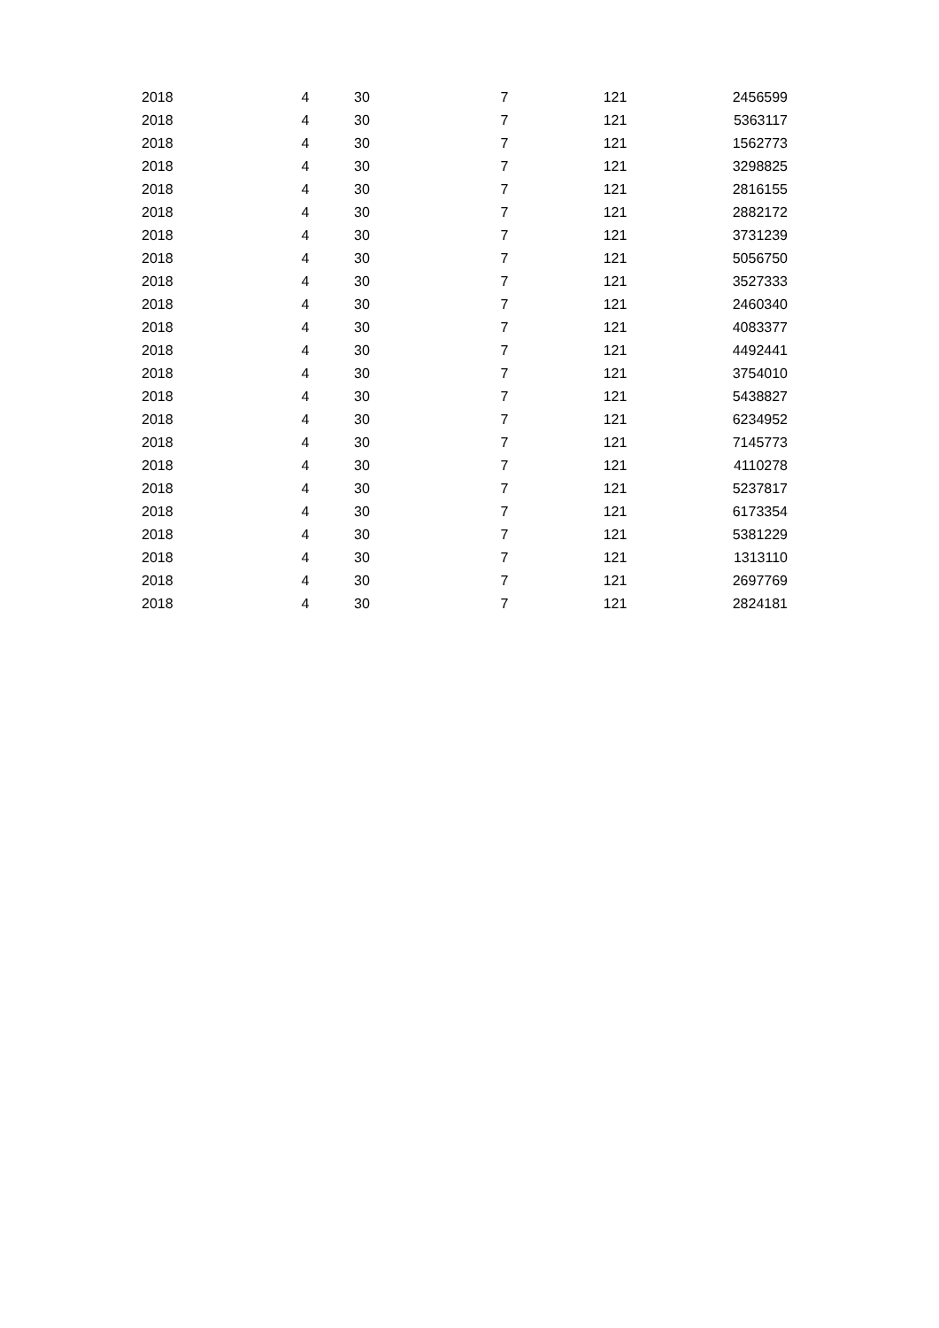| 2018 | 4 | 30 | 7 | 121 | 2456599 |
| 2018 | 4 | 30 | 7 | 121 | 5363117 |
| 2018 | 4 | 30 | 7 | 121 | 1562773 |
| 2018 | 4 | 30 | 7 | 121 | 3298825 |
| 2018 | 4 | 30 | 7 | 121 | 2816155 |
| 2018 | 4 | 30 | 7 | 121 | 2882172 |
| 2018 | 4 | 30 | 7 | 121 | 3731239 |
| 2018 | 4 | 30 | 7 | 121 | 5056750 |
| 2018 | 4 | 30 | 7 | 121 | 3527333 |
| 2018 | 4 | 30 | 7 | 121 | 2460340 |
| 2018 | 4 | 30 | 7 | 121 | 4083377 |
| 2018 | 4 | 30 | 7 | 121 | 4492441 |
| 2018 | 4 | 30 | 7 | 121 | 3754010 |
| 2018 | 4 | 30 | 7 | 121 | 5438827 |
| 2018 | 4 | 30 | 7 | 121 | 6234952 |
| 2018 | 4 | 30 | 7 | 121 | 7145773 |
| 2018 | 4 | 30 | 7 | 121 | 4110278 |
| 2018 | 4 | 30 | 7 | 121 | 5237817 |
| 2018 | 4 | 30 | 7 | 121 | 6173354 |
| 2018 | 4 | 30 | 7 | 121 | 5381229 |
| 2018 | 4 | 30 | 7 | 121 | 1313110 |
| 2018 | 4 | 30 | 7 | 121 | 2697769 |
| 2018 | 4 | 30 | 7 | 121 | 2824181 |